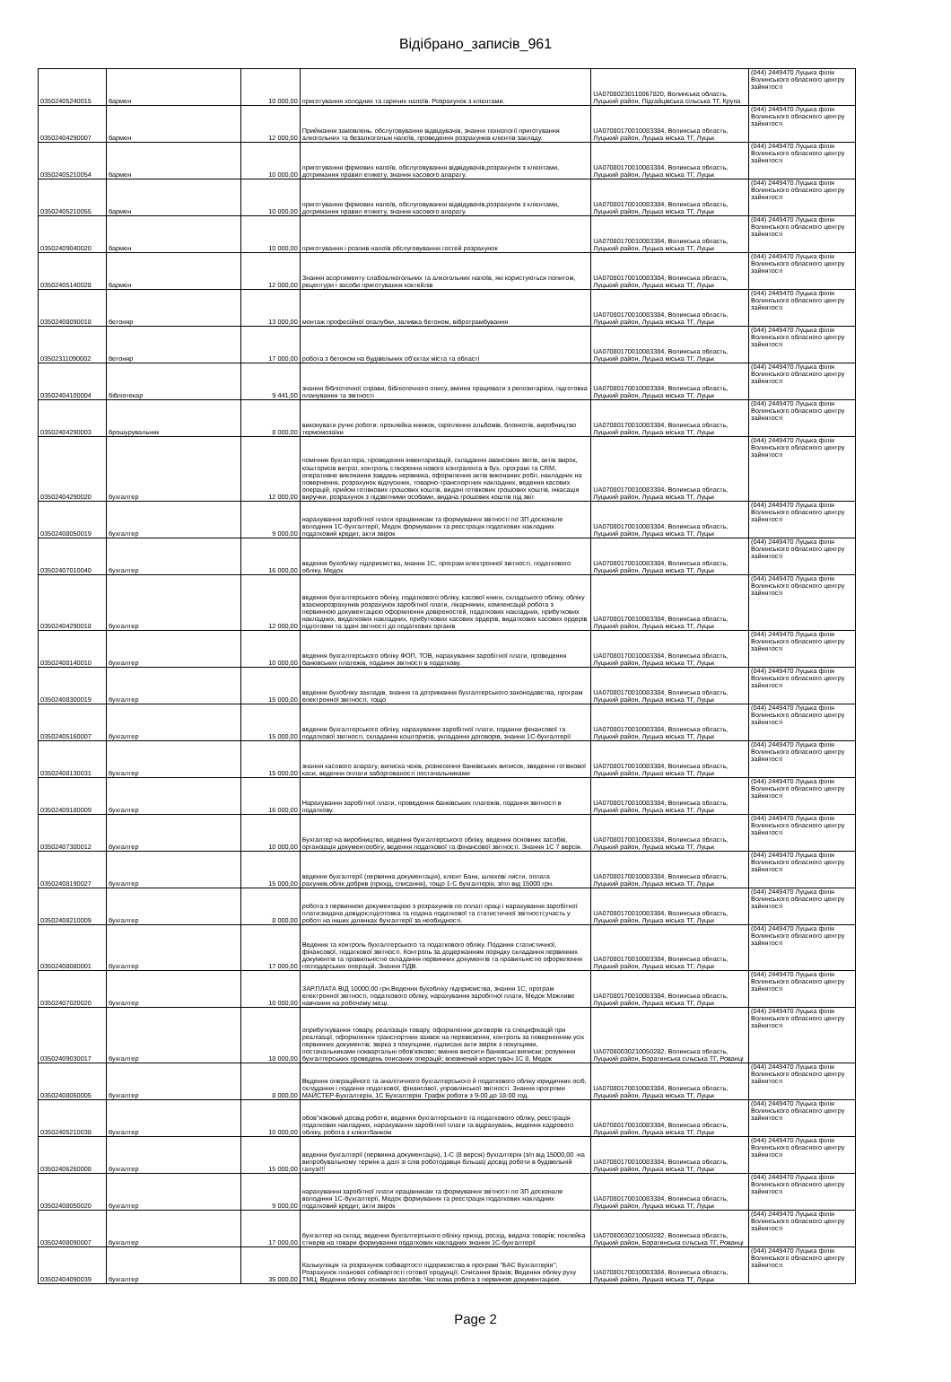Відібрано_записів_961
| 03502405240015 | бармен | 10 000,00 | приготування холодних та гарячих напоїв. Розрахунок з клієнтами. | UA07080230110067820, Волинська область, Луцький район, Підгайцівська сільська ТГ, Крупа | (044) 2449470 Луцька філія Волинського обласного центру зайнятості |
| 03502404290007 | бармен | 12 000,00 | Приймання замовлень, обслуговування відвідувачів, знання технології приготування алкогольних та безалкогольні напоїв, проведення розрахунків клієнтів закладу. | UA07080170010083384, Волинська область, Луцький район, Луцька міська ТГ, Луцьк | (044) 2449470 Луцька філія Волинського обласного центру зайнятості |
| 03502405210054 | бармен | 10 000,00 | приготування фірмових напоїв, обслуговування відвідувачів,розрахунок з клієнтами, дотримання правил етикету, знання касового апарату. | UA07080170010083384, Волинська область, Луцький район, Луцька міська ТГ, Луцьк | (044) 2449470 Луцька філія Волинського обласного центру зайнятості |
| 03502405210055 | бармен | 10 000,00 | приготування фірмових напоїв, обслуговування відвідувачів,розрахунок з клієнтами, дотримання правил етикету, знання касового апарату. | UA07080170010083384, Волинська область, Луцький район, Луцька міська ТГ, Луцьк | (044) 2449470 Луцька філія Волинського обласного центру зайнятості |
| 03502409040020 | бармен | 10 000,00 | приготування і розлив напоїв обслуговування гостей розрахунок | UA07080170010083384, Волинська область, Луцький район, Луцька міська ТГ, Луцьк | (044) 2449470 Луцька філія Волинського обласного центру зайнятості |
| 03502405140028 | бармен | 12 000,00 | Знання асортименту слабоалкогольних та алкогольних напоїв, які користуються попитом, рецептури і засоби приготування коктейлів | UA07080170010083384, Волинська область, Луцький район, Луцька міська ТГ, Луцьк | (044) 2449470 Луцька філія Волинського обласного центру зайнятості |
| 03502408090018 | бетоняр | 13 000,00 | монтаж професійної опалубки, заливка бетоном, вібротрамбування | UA07080170010083384, Волинська область, Луцький район, Луцька міська ТГ, Луцьк | (044) 2449470 Луцька філія Волинського обласного центру зайнятості |
| 03502311090002 | бетоняр | 17 000,00 | робота з бетоном на будівельних об'єктах міста та області | UA07080170010083384, Волинська область, Луцький район, Луцька міська ТГ, Луцьк | (044) 2449470 Луцька філія Волинського обласного центру зайнятості |
| 03502404100004 | бібліотекар | 9 441,00 | знання бібліотечної справи, бібліотечного опису, вміння працювати з репозитарієм, підготовка планування та звітності | UA07080170010083384, Волинська область, Луцький район, Луцька міська ТГ, Луцьк | (044) 2449470 Луцька філія Волинського обласного центру зайнятості |
| 03502404290003 | брошурувальник | 8 000,00 | виконувати ручні роботи: проклейка книжок, скріплення альбомів, блокнотів, виробництво термомозаїки | UA07080170010083384, Волинська область, Луцький район, Луцька міська ТГ, Луцьк | (044) 2449470 Луцька філія Волинського обласного центру зайнятості |
| 03502404290020 | бухгалтер | 12 000,00 | помічник бухгалтера, проведення інвентаризацій, складання авансових звітів, актів звірок, кошторисів витрат, контроль створення нового контрагента в бух. програмі та CRM, оперативне виконання завдань керівника, оформлення актів виконаних робіт, накладних на повернення, розрахунок відпускних, товарно-транспортних накладних, ведення касових операцій, прийом готівкових грошових коштів, видачі готівкових грошових коштів, інкасація виручки, розрахунок з підзвітними особами, видача грошових коштів під звіт | UA07080170010083384, Волинська область, Луцький район, Луцька міська ТГ, Луцьк | (044) 2449470 Луцька філія Волинського обласного центру зайнятості |
| 03502408050019 | бухгалтер | 9 000,00 | нарахування заробітної плати працівникам та формування звітності по ЗП досконале володіння 1С-бухгалтерії, Медок формування та реєстрація податкових накладних податковий кредит, акти звірок | UA07080170010083384, Волинська область, Луцький район, Луцька міська ТГ, Луцьк | (044) 2449470 Луцька філія Волинського обласного центру зайнятості |
| 03502407010040 | бухгалтер | 16 000,00 | ведення бухобліку підприємства, знання 1С, програм електронної звітності, податкового обліку, Медок | UA07080170010083384, Волинська область, Луцький район, Луцька міська ТГ, Луцьк | (044) 2449470 Луцька філія Волинського обласного центру зайнятості |
| 03502404290018 | бухгалтер | 12 000,00 | ведення бухгалтерського обліку, податкового обліку, касової книги, складського обліку, обліку взаєморозрахунків розрахунок заробітної плати, лікарняних, компенсацій робота з первинною документацією оформлення довіреностей, податкових накладних, прибуткових накладних, видаткових накладних, прибуткових касових ордерів, видаткових касових ордерів підготовки та здачі звітності до податкових органів | UA07080170010083384, Волинська область, Луцький район, Луцька міська ТГ, Луцьк | (044) 2449470 Луцька філія Волинського обласного центру зайнятості |
| 03502408140010 | бухгалтер | 10 000,00 | ведення бухгалтерського обліку ФОП, ТОВ, нарахування заробітної плати, проведення банківських платежів, подання звітності в податкову. | UA07080170010083384, Волинська область, Луцький район, Луцька міська ТГ, Луцьк | (044) 2449470 Луцька філія Волинського обласного центру зайнятості |
| 03502408300019 | бухгалтер | 15 000,00 | ведення бухобліку закладів, знання та дотримання бухгалтерського законодавства, програм електронної звітності, тощо | UA07080170010083384, Волинська область, Луцький район, Луцька міська ТГ, Луцьк | (044) 2449470 Луцька філія Волинського обласного центру зайнятості |
| 03502405160007 | бухгалтер | 15 000,00 | ведення бухгалтерського обліку, нарахування заробітної плати, подання фінансової та податкової звітності, складання кошторисів, укладання договорів, знання 1С-бухгалтерії | UA07080170010083384, Волинська область, Луцький район, Луцька міська ТГ, Луцьк | (044) 2449470 Луцька філія Волинського обласного центру зайнятості |
| 03502408130031 | бухгалтер | 15 000,00 | знання касового апарату, виписка чеків, рознесення банківських виписок, зведення готівкової каси, ведення оплати заборгованості постачальниками | UA07080170010083384, Волинська область, Луцький район, Луцька міська ТГ, Луцьк | (044) 2449470 Луцька філія Волинського обласного центру зайнятості |
| 03502409180009 | бухгалтер | 16 000,00 | Нарахування заробітної плати, проведення банківських платежів, подання звітності в податкову. | UA07080170010083384, Волинська область, Луцький район, Луцька міська ТГ, Луцьк | (044) 2449470 Луцька філія Волинського обласного центру зайнятості |
| 03502407300012 | бухгалтер | 10 000,00 | Бухгалтер на виробництво, ведення бухгалтерського обліку, ведення основних засобів, організація документообігу, ведення податкової та фінансової звітності. Знання 1С 7 версія. | UA07080170010083384, Волинська область, Луцький район, Луцька міська ТГ, Луцьк | (044) 2449470 Луцька філія Волинського обласного центру зайнятості |
| 03502408190027 | бухгалтер | 15 000,00 | ведення бухгалтерії (первинна документація), клієнт Банк, шляхові листи, оплата рахунків,облік добрив (прихід, списання), тощо 1-С бухгалтерія, з/пл від 15000 грн. | UA07080170010083384, Волинська область, Луцький район, Луцька міська ТГ, Луцьк | (044) 2449470 Луцька філія Волинського обласного центру зайнятості |
| 03502408210009 | бухгалтер | 8 000,00 | робота з первинною документацією з розрахунків по оплаті праці і нарахування заробітної плати;видача довідок;підготовка та подача податкової та статистичної звітності;участь у роботі на інших ділянках бухгалтерії за необхідності. | UA07080170010083384, Волинська область, Луцький район, Луцька міська ТГ, Луцьк | (044) 2449470 Луцька філія Волинського обласного центру зайнятості |
| 03502408080001 | бухгалтер | 17 000,00 | Ведення та контроль бухгалтерського та податкового обліку. Подання статистичної, фінансової, податкової звітності. Контроль за додержанням порядку складання первинних документів та правильністю складання первинних документів та правильністю оформлення господарських операцій. Знання ПДВ. | UA07080170010083384, Волинська область, Луцький район, Луцька міська ТГ, Луцьк | (044) 2449470 Луцька філія Волинського обласного центру зайнятості |
| 03502407020020 | бухгалтер | 10 000,00 | ЗАР.ПЛАТА ВІД 10000,00 грн.Ведення бухобліку підприємства, знання 1С, програм електронної звітності, податкового обліку, нарахування заробітної плати, Медок Можливе навчання на робочому місці. | UA07080170010083384, Волинська область, Луцький район, Луцька міська ТГ, Луцьк | (044) 2449470 Луцька філія Волинського обласного центру зайнятості |
| 03502409030017 | бухгалтер | 18 000,00 | оприбуткування товару, реалізація товару, оформлення договорів та специфікацій при реалізації, оформлення транспортних заявок на перевезення, контроль за поверненням усіх первинних документів; звірка з покупцями, підписані акти звірок з покупцями, постачальниками поквартальні обов'язково; вміння вносити банківські виписки; розуміння бухгалтерських проведень описаних операцій; впевнений користувач 1С 8, Медок | UA07080030210050282, Волинська область, Луцький район, Боратинська сільська ТГ, Рованці | (044) 2449470 Луцька філія Волинського обласного центру зайнятості |
| 03502408050005 | бухгалтер | 8 000,00 | Ведення операційного та аналітичного бухгалтерського й податкового обліку юридичних осіб, складання і подання податкової, фінансової, управлінської звітності. Знання прогрпми МАЙСТЕР-Бухгалтерія, 1С Бухгалтерія. Графік роботи з 9-00 до 18-00 год. | UA07080170010083384, Волинська область, Луцький район, Луцька міська ТГ, Луцьк | (044) 2449470 Луцька філія Волинського обласного центру зайнятості |
| 03502405210038 | бухгалтер | 10 000,00 | обов"язковий досвід роботи, ведення бухгалтерського та податкового обліку, реєстрація податкових накладних, нарахування заробітної плати та відрахувань, ведення кадрового обліку, робота з клієнтбанком | UA07080170010083384, Волинська область, Луцький район, Луцька міська ТГ, Луцьк | (044) 2449470 Луцька філія Волинського обласного центру зайнятості |
| 03502406260008 | бухгалтер | 15 000,00 | ведення бухгалтерії (первинна документація), 1-С (8 версія) бухгалтерія (з/п від 15000,00 -на випробувальному терміні а далі зі слів роботодавця більша) досвід роботи в будівельній галузі!!! | UA07080170010083384, Волинська область, Луцький район, Луцька міська ТГ, Луцьк | (044) 2449470 Луцька філія Волинського обласного центру зайнятості |
| 03502408050020 | бухгалтер | 9 000,00 | нарахування заробітної плати працівникам та формування звітності по ЗП досконале володіння 1С-бухгалтерії, Медок формування та реєстрація податкових накладних податковий кредит, акти звірок | UA07080170010083384, Волинська область, Луцький район, Луцька міська ТГ, Луцьк | (044) 2449470 Луцька філія Волинського обласного центру зайнятості |
| 03502408090007 | бухгалтер | 17 000,00 | бухгалтер на склад; ведення бухгалтерського обліку прихід, росхід, видача товарів; поклейка стікерів на товари формування податкових накладних знання 1С-бухгалтерії | UA07080030210050282, Волинська область, Луцький район, Боратинська сільська ТГ, Рованці | (044) 2449470 Луцька філія Волинського обласного центру зайнятості |
| 03502404090039 | бухгалтер | 35 000,00 | Калькуляція та розрахунок собівартості підприємства в програмі "БАС Бухгалтерія"; Розрахунок планової собівартості готової продукції; Списання браків; Ведення обліку руху ТМЦ; Ведення обліку основних засобів; Часткова робота з первиною документацією. | UA07080170010083384, Волинська область, Луцький район, Луцька міська ТГ, Луцьк | (044) 2449470 Луцька філія Волинського обласного центру зайнятості |
Page 2